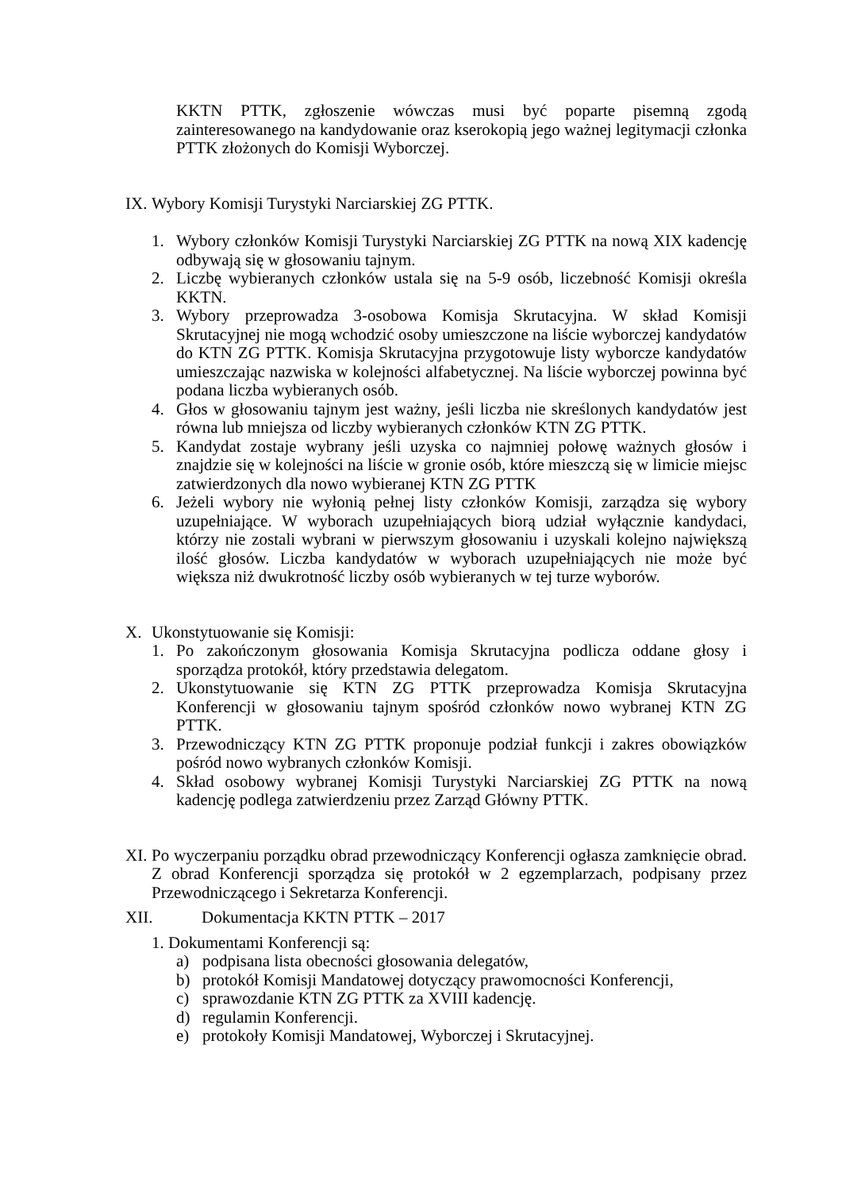KKTN PTTK, zgłoszenie wówczas musi być poparte pisemną zgodą zainteresowanego na kandydowanie oraz kserokopią jego ważnej legitymacji członka PTTK złożonych do Komisji Wyborczej.
IX.
Wybory Komisji Turystyki Narciarskiej ZG PTTK.
1. Wybory członków Komisji Turystyki Narciarskiej ZG PTTK na nową XIX kadencję odbywają się w głosowaniu tajnym.
2. Liczbę wybieranych członków ustala się na 5-9 osób, liczebność Komisji określa KKTN.
3. Wybory przeprowadza 3-osobowa Komisja Skrutacyjna. W skład Komisji Skrutacyjnej nie mogą wchodzić osoby umieszczone na liście wyborczej kandydatów do KTN ZG PTTK. Komisja Skrutacyjna przygotowuje listy wyborcze kandydatów umieszczając nazwiska w kolejności alfabetycznej. Na liście wyborczej powinna być podana liczba wybieranych osób.
4. Głos w głosowaniu tajnym jest ważny, jeśli liczba nie skreślonych kandydatów jest równa lub mniejsza od liczby wybieranych członków KTN ZG PTTK.
5. Kandydat zostaje wybrany jeśli uzyska co najmniej połowę ważnych głosów i znajdzie się w kolejności na liście w gronie osób, które mieszczą się w limicie miejsc zatwierdzonych dla nowo wybieranej KTN ZG PTTK
6. Jeżeli wybory nie wyłonią pełnej listy członków Komisji, zarządza się wybory uzupełniające. W wyborach uzupełniających biorą udział wyłącznie kandydaci, którzy nie zostali wybrani w pierwszym głosowaniu i uzyskali kolejno największą ilość głosów. Liczba kandydatów w wyborach uzupełniających nie może być większa niż dwukrotność liczby osób wybieranych w tej turze wyborów.
X. Ukonstytuowanie się Komisji:
1. Po zakończonym głosowania Komisja Skrutacyjna podlicza oddane głosy i sporządza protokół, który przedstawia delegatom.
2. Ukonstytuowanie się KTN ZG PTTK przeprowadza Komisja Skrutacyjna Konferencji w głosowaniu tajnym spośród członków nowo wybranej KTN ZG PTTK.
3. Przewodniczący KTN ZG PTTK proponuje podział funkcji i zakres obowiązków pośród nowo wybranych członków Komisji.
4. Skład osobowy wybranej Komisji Turystyki Narciarskiej ZG PTTK na nową kadencję podlega zatwierdzeniu przez Zarząd Główny PTTK.
XI.
Po wyczerpaniu porządku obrad przewodniczący Konferencji ogłasza zamknięcie obrad. Z obrad Konferencji sporządza się protokół w 2 egzemplarzach, podpisany przez Przewodniczącego i Sekretarza Konferencji.
XII. Dokumentacja KKTN PTTK – 2017
1. Dokumentami Konferencji są:
a) podpisana lista obecności głosowania delegatów,
b) protokół Komisji Mandatowej dotyczący prawomocności Konferencji,
c) sprawozdanie KTN ZG PTTK za XVIII kadencję.
d) regulamin Konferencji.
e) protokoły Komisji Mandatowej, Wyborczej i Skrutacyjnej.